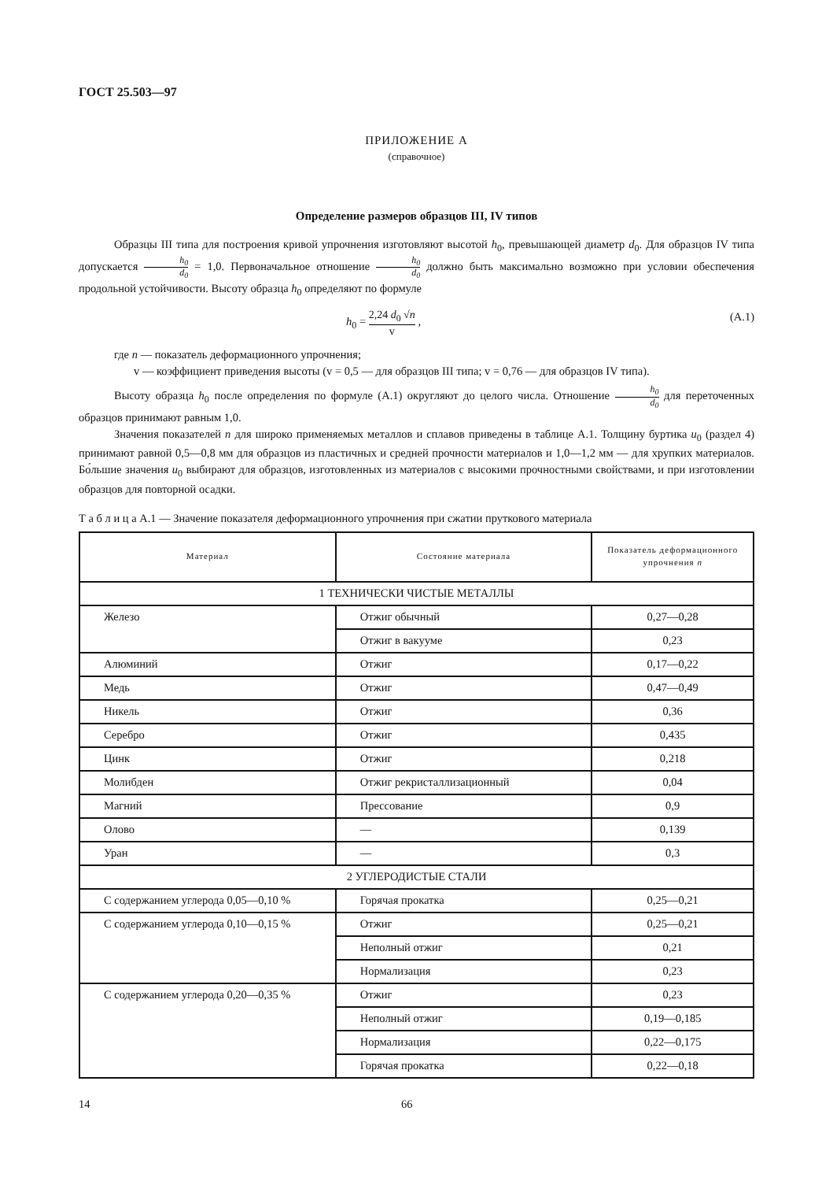ГОСТ 25.503—97
ПРИЛОЖЕНИЕ А
(справочное)
Определение размеров образцов III, IV типов
Образцы III типа для построения кривой упрочнения изготовляют высотой h<sub>0</sub>, превышающей диаметр d<sub>0</sub>. Для образцов IV типа допускается h<sub>0</sub> d<sub>0</sub> = 1,0. Первоначальное отношение h<sub>0</sub> d<sub>0</sub> должно быть максимально возможно при условии обеспечения продольной устойчивости. Высоту образца h<sub>0</sub> определяют по формуле
h<sub>0</sub> = 2,24 d<sub>0</sub> √n v , (А.1)
где n — показатель деформационного упрочнения;
v — коэффициент приведения высоты (v = 0,5 — для образцов III типа; v = 0,76 — для образцов IV типа).
Высоту образца h<sub>0</sub> после определения по формуле (А.1) округляют до целого числа. Отношение h<sub>0</sub> d<sub>0</sub> для переточенных образцов принимают равным 1,0.
Значения показателей n для широко применяемых металлов и сплавов приведены в таблице А.1. Толщину буртика u<sub>0</sub> (раздел 4) принимают равной 0,5—0,8 мм для образцов из пластичных и средней прочности материалов и 1,0—1,2 мм — для хрупких материалов. Бо́льшие значения u<sub>0</sub> выбирают для образцов, изготовленных из материалов с высокими прочностными свойствами, и при изготовлении образцов для повторной осадки.
Т а б л и ц а А.1 — Значение показателя деформационного упрочнения при сжатии пруткового материала
| Материал | Состояние материала | Показатель деформационного упрочнения n |
| --- | --- | --- |
| 1 ТЕХНИЧЕСКИ ЧИСТЫЕ МЕТАЛЛЫ | | |
| Железо | Отжиг обычный | 0,27—0,28 |
| | Отжиг в вакууме | 0,23 |
| Алюминий | Отжиг | 0,17—0,22 |
| Медь | Отжиг | 0,47—0,49 |
| Никель | Отжиг | 0,36 |
| Серебро | Отжиг | 0,435 |
| Цинк | Отжиг | 0,218 |
| Молибден | Отжиг рекристаллизационный | 0,04 |
| Магний | Прессование | 0,9 |
| Олово | — | 0,139 |
| Уран | — | 0,3 |
| 2 УГЛЕРОДИСТЫЕ СТАЛИ | | |
| С содержанием углерода 0,05—0,10 % | Горячая прокатка | 0,25—0,21 |
| С содержанием углерода 0,10—0,15 % | Отжиг | 0,25—0,21 |
| | Неполный отжиг | 0,21 |
| | Нормализация | 0,23 |
| С содержанием углерода 0,20—0,35 % | Отжиг | 0,23 |
| | Неполный отжиг | 0,19—0,185 |
| | Нормализация | 0,22—0,175 |
| | Горячая прокатка | 0,22—0,18 |
14 66